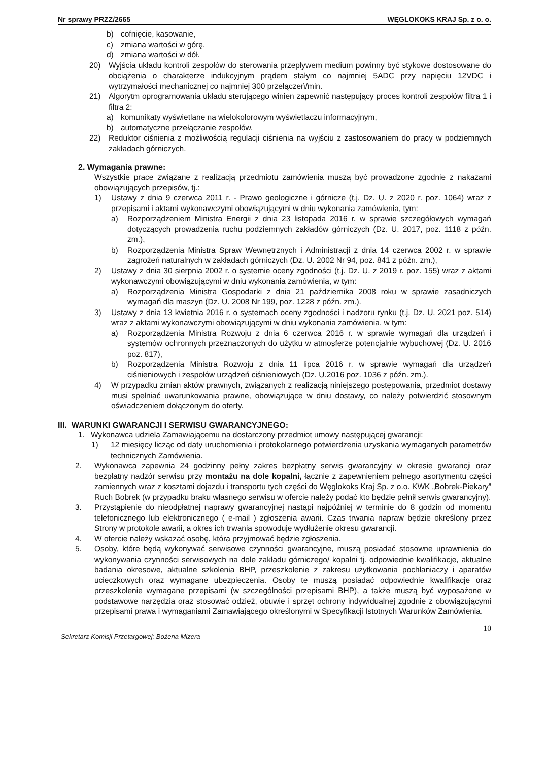Nr sprawy PRZZ/2665 WĘGLOKOKS KRAJ Sp. z o. o.
b) cofnięcie, kasowanie,
c) zmiana wartości w górę,
d) zmiana wartości w dół.
20) Wyjścia układu kontroli zespołów do sterowania przepływem medium powinny być stykowe dostosowane do obciążenia o charakterze indukcyjnym prądem stałym co najmniej 5ADC przy napięciu 12VDC i wytrzymałości mechanicznej co najmniej 300 przełączeń/min.
21) Algorytm oprogramowania układu sterującego winien zapewnić następujący proces kontroli zespołów filtra 1 i filtra 2:
a) komunikaty wyświetlane na wielokolorowym wyświetlaczu informacyjnym,
b) automatyczne przełączanie zespołów.
22) Reduktor ciśnienia z możliwością regulacji ciśnienia na wyjściu z zastosowaniem do pracy w podziemnych zakładach górniczych.
2. Wymagania prawne:
Wszystkie prace związane z realizacją przedmiotu zamówienia muszą być prowadzone zgodnie z nakazami obowiązujących przepisów, tj.:
1) Ustawy z dnia 9 czerwca 2011 r. - Prawo geologiczne i górnicze (t.j. Dz. U. z 2020 r. poz. 1064) wraz z przepisami i aktami wykonawczymi obowiązującymi w dniu wykonania zamówienia, tym:
a) Rozporządzeniem Ministra Energii z dnia 23 listopada 2016 r. w sprawie szczegółowych wymagań dotyczących prowadzenia ruchu podziemnych zakładów górniczych (Dz. U. 2017, poz. 1118 z późn. zm.),
b) Rozporządzenia Ministra Spraw Wewnętrznych i Administracji z dnia 14 czerwca 2002 r. w sprawie zagrożeń naturalnych w zakładach górniczych (Dz. U. 2002 Nr 94, poz. 841 z późn. zm.),
2) Ustawy z dnia 30 sierpnia 2002 r. o systemie oceny zgodności (t.j. Dz. U. z 2019 r. poz. 155) wraz z aktami wykonawczymi obowiązującymi w dniu wykonania zamówienia, w tym:
a) Rozporządzenia Ministra Gospodarki z dnia 21 października 2008 roku w sprawie zasadniczych wymagań dla maszyn (Dz. U. 2008 Nr 199, poz. 1228 z późn. zm.).
3) Ustawy z dnia 13 kwietnia 2016 r. o systemach oceny zgodności i nadzoru rynku (t.j. Dz. U. 2021 poz. 514) wraz z aktami wykonawczymi obowiązującymi w dniu wykonania zamówienia, w tym:
a) Rozporządzenia Ministra Rozwoju z dnia 6 czerwca 2016 r. w sprawie wymagań dla urządzeń i systemów ochronnych przeznaczonych do użytku w atmosferze potencjalnie wybuchowej (Dz. U. 2016 poz. 817),
b) Rozporządzenia Ministra Rozwoju z dnia 11 lipca 2016 r. w sprawie wymagań dla urządzeń ciśnieniowych i zespołów urządzeń ciśnieniowych (Dz. U.2016 poz. 1036 z późn. zm.).
4) W przypadku zmian aktów prawnych, związanych z realizacją niniejszego postępowania, przedmiot dostawy musi spełniać uwarunkowania prawne, obowiązujące w dniu dostawy, co należy potwierdzić stosownym oświadczeniem dołączonym do oferty.
III. WARUNKI GWARANCJI I SERWISU GWARANCYJNEGO:
1. Wykonawca udziela Zamawiającemu na dostarczony przedmiot umowy następującej gwarancji:
1) 12 miesięcy licząc od daty uruchomienia i protokolarnego potwierdzenia uzyskania wymaganych parametrów technicznych Zamówienia.
2. Wykonawca zapewnia 24 godzinny pełny zakres bezpłatny serwis gwarancyjny w okresie gwarancji oraz bezpłatny nadzór serwisu przy montażu na dole kopalni, łącznie z zapewnieniem pełnego asortymentu części zamiennych wraz z kosztami dojazdu i transportu tych części do Węglokoks Kraj Sp. z o.o. KWK „Bobrek-Piekary” Ruch Bobrek (w przypadku braku własnego serwisu w ofercie należy podać kto będzie pełnił serwis gwarancyjny).
3. Przystąpienie do nieodpłatnej naprawy gwarancyjnej nastąpi najpóźniej w terminie do 8 godzin od momentu telefonicznego lub elektronicznego ( e-mail ) zgłoszenia awarii. Czas trwania napraw będzie określony przez Strony w protokole awarii, a okres ich trwania spowoduje wydłużenie okresu gwarancji.
4. W ofercie należy wskazać osobę, która przyjmować będzie zgłoszenia.
5. Osoby, które będą wykonywać serwisowe czynności gwarancyjne, muszą posiadać stosowne uprawnienia do wykonywania czynności serwisowych na dole zakładu górniczego/ kopalni tj. odpowiednie kwalifikacje, aktualne badania okresowe, aktualne szkolenia BHP, przeszkolenie z zakresu użytkowania pochłaniaczy i aparatów ucieczkowych oraz wymagane ubezpieczenia. Osoby te muszą posiadać odpowiednie kwalifikacje oraz przeszkolenie wymagane przepisami (w szczególności przepisami BHP), a także muszą być wyposażone w podstawowe narzędzia oraz stosować odzież, obuwie i sprzęt ochrony indywidualnej zgodnie z obowiązującymi przepisami prawa i wymaganiami Zamawiającego określonymi w Specyfikacji Istotnych Warunków Zamówienia.
10
Sekretarz Komisji Przetargowej: Bożena Mizera